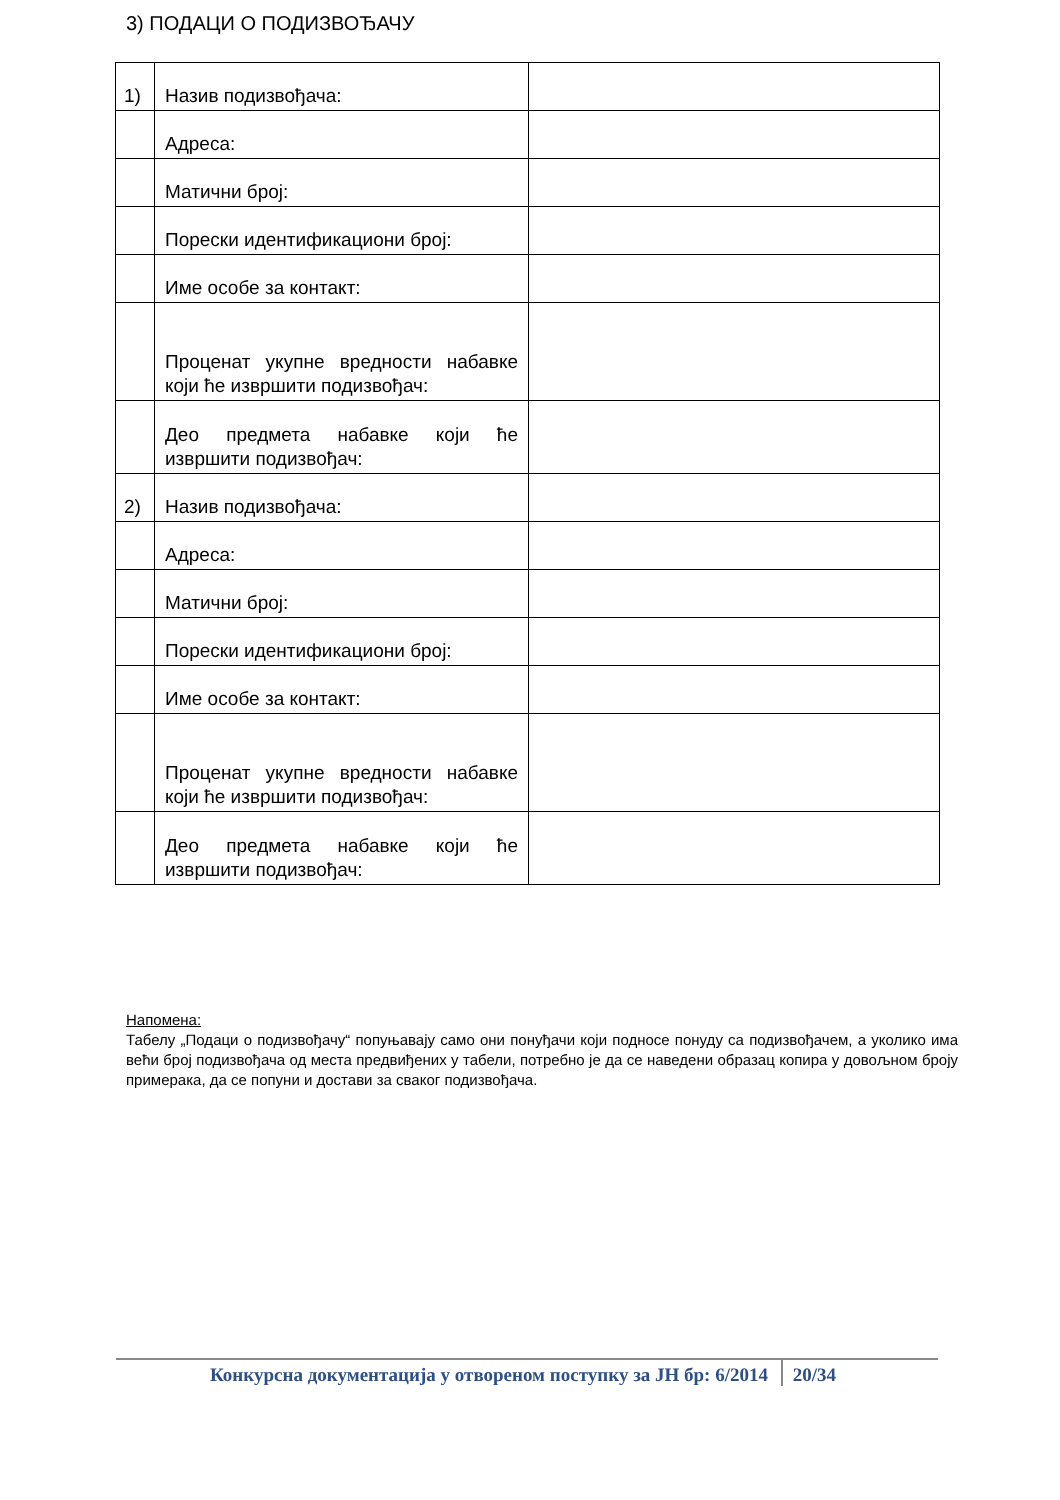3) ПОДАЦИ О ПОДИЗВОЂАЧУ
| 1) | Назив подизвођача: | |
| | Адреса: | |
| | Матични број: | |
| | Порески идентификациони број: | |
| | Име особе за контакт: | |
| | Проценат укупне вредности набавке који ће извршити подизвођач: | |
| | Део предмета набавке који ће извршити подизвођач: | |
| 2) | Назив подизвођача: | |
| | Адреса: | |
| | Матични број: | |
| | Порески идентификациони број: | |
| | Име особе за контакт: | |
| | Проценат укупне вредности набавке који ће извршити подизвођач: | |
| | Део предмета набавке који ће извршити подизвођач: | |
Напомена:
Табелу „Подаци о подизвођачу“ попуњавају само они понуђачи који подносе понуду са подизвођачем, а уколико има већи број подизвођача од места предвиђених у табели, потребно је да се наведени образац копира у довољном броју примерака, да се попуни и достави за сваког подизвођача.
Конкурсна документација у отвореном поступку за ЈН бр: 6/2014 20/34